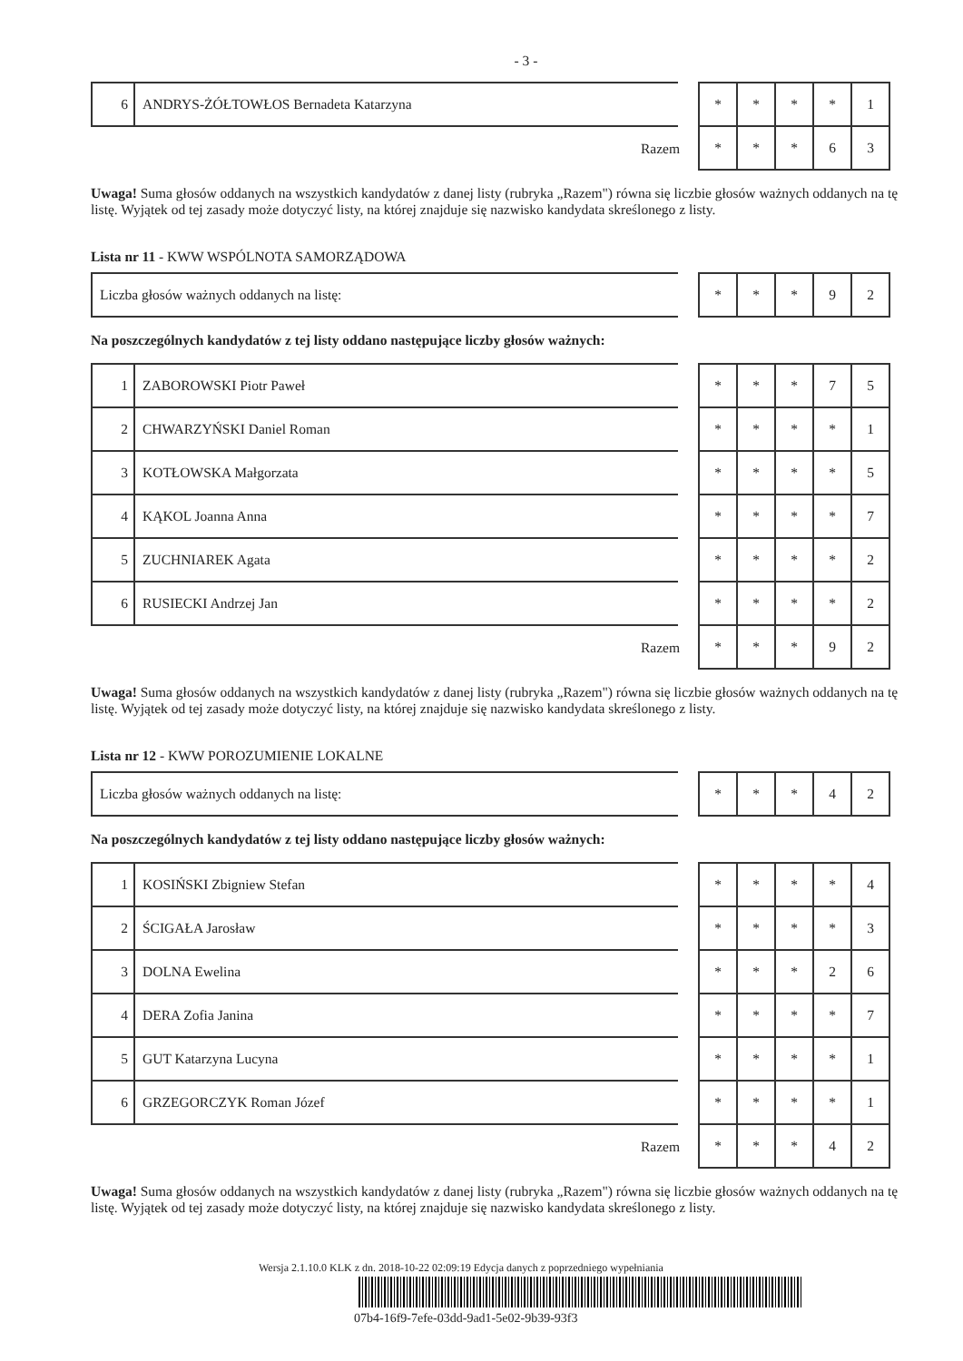- 3 -
| 6 | ANDRYS-ŻÓŁTOWŁOS Bernadeta Katarzyna | | * | * | * | * | 1 |
| Razem | | | * | * | * | 6 | 3 |
Uwaga! Suma głosów oddanych na wszystkich kandydatów z danej listy (rubryka „Razem") równa się liczbie głosów ważnych oddanych na tę listę. Wyjątek od tej zasady może dotyczyć listy, na której znajduje się nazwisko kandydata skreślonego z listy.
Lista nr 11 - KWW WSPÓLNOTA SAMORZĄDOWA
| Liczba głosów ważnych oddanych na listę: | | * | * | * | 9 | 2 |
Na poszczególnych kandydatów z tej listy oddano następujące liczby głosów ważnych:
| 1 | ZABOROWSKI Piotr Paweł | | * | * | * | 7 | 5 |
| 2 | CHWARZYŃSKI Daniel Roman | | * | * | * | * | 1 |
| 3 | KOTŁOWSKA Małgorzata | | * | * | * | * | 5 |
| 4 | KĄKOL Joanna Anna | | * | * | * | * | 7 |
| 5 | ZUCHNIAREK Agata | | * | * | * | * | 2 |
| 6 | RUSIECKI Andrzej Jan | | * | * | * | * | 2 |
| Razem | | | * | * | * | 9 | 2 |
Uwaga! Suma głosów oddanych na wszystkich kandydatów z danej listy (rubryka „Razem") równa się liczbie głosów ważnych oddanych na tę listę. Wyjątek od tej zasady może dotyczyć listy, na której znajduje się nazwisko kandydata skreślonego z listy.
Lista nr 12 - KWW POROZUMIENIE LOKALNE
| Liczba głosów ważnych oddanych na listę: | | * | * | * | 4 | 2 |
Na poszczególnych kandydatów z tej listy oddano następujące liczby głosów ważnych:
| 1 | KOSIŃSKI Zbigniew Stefan | | * | * | * | * | 4 |
| 2 | ŚCIGAŁA Jarosław | | * | * | * | * | 3 |
| 3 | DOLNA Ewelina | | * | * | * | 2 | 6 |
| 4 | DERA Zofia Janina | | * | * | * | * | 7 |
| 5 | GUT Katarzyna Lucyna | | * | * | * | * | 1 |
| 6 | GRZEGORCZYK Roman Józef | | * | * | * | * | 1 |
| Razem | | | * | * | * | 4 | 2 |
Uwaga! Suma głosów oddanych na wszystkich kandydatów z danej listy (rubryka „Razem") równa się liczbie głosów ważnych oddanych na tę listę. Wyjątek od tej zasady może dotyczyć listy, na której znajduje się nazwisko kandydata skreślonego z listy.
Wersja 2.1.10.0 KLK z dn. 2018-10-22 02:09:19 Edycja danych z poprzedniego wypełniania
07b4-16f9-7efe-03dd-9ad1-5e02-9b39-93f3